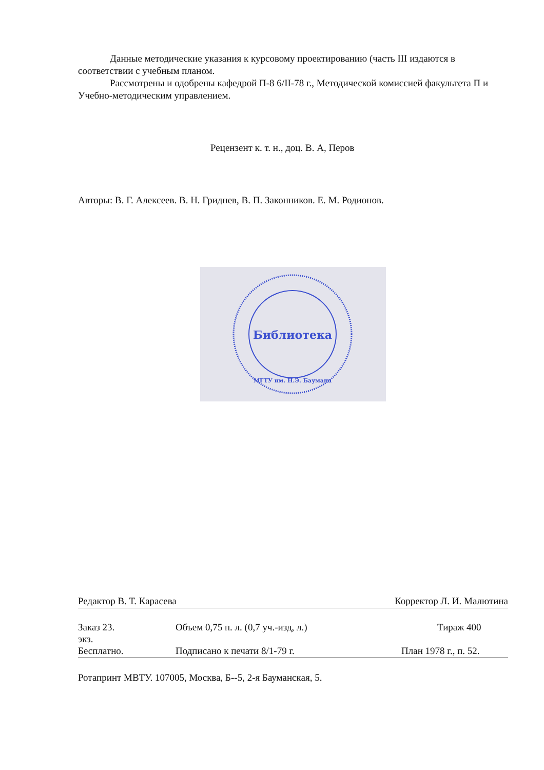Данные методические указания к курсовому проектированию (часть III издаются в соответствии с учебным планом.
Рассмотрены и одобрены кафедрой П-8 6/II-78 г., Методической комиссией факультета П и Учебно-методическим управлением.
Рецензент к. т. н., доц. В. А, Перов
Авторы: В. Г. Алексеев. В. Н. Гриднев, В. П. Законников. Е. М. Родионов.
Библиотека
МГТУ им. Н.Э. Баумана
Редактор В. Т. Карасева Корректор Л. И. Малютина
Заказ 23. Объем 0,75 п. л. (0,7 уч.-изд, л.) Тираж 400
экз.
Бесплатно. Подписано к печати 8/1-79 г. План 1978 г., п. 52.
Ротапринт МВТУ. 107005, Москва, Б--5, 2-я Бауманская, 5.